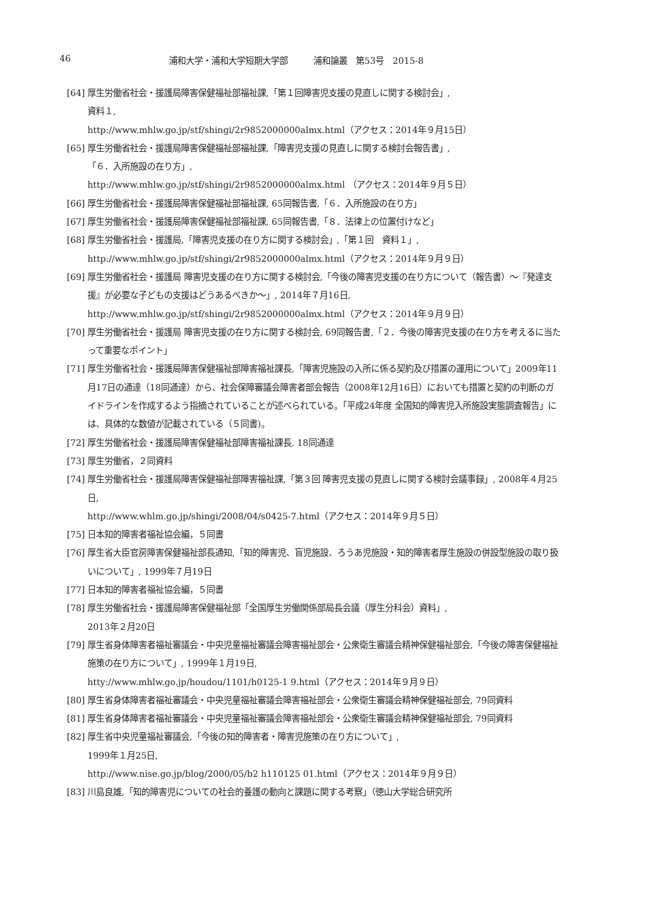46 浦和大学・浦和大学短期大学部　　　浦和論叢　第53号　2015-8
[64] 厚生労働省社会・援護局障害保健福祉部福祉課,「第１回障害児支援の見直しに関する検討会」,
資料１,
http://www.mhlw.go.jp/stf/shingi/2r9852000000almx.html（アクセス：2014年９月15日）
[65] 厚生労働省社会・援護局障害保健福祉部福祉課,「障害児支援の見直しに関する検討会報告書」,
「６．入所施設の在り方」,
http://www.mhlw.go.jp/stf/shingi/2r9852000000almx.html （アクセス：2014年９月５日）
[66] 厚生労働省社会・援護局障害保健福祉部福祉課, 65同報告書,「６．入所施設の在り方」
[67] 厚生労働省社会・援護局障害保健福祉部福祉課, 65同報告書,「８．法律上の位置付けなど」
[68] 厚生労働省社会・援護局,「障害児支援の在り方に関する検討会」,「第１回　資料１」,
http://www.mhlw.go.jp/stf/shingi/2r9852000000almx.html（アクセス：2014年９月９日）
[69] 厚生労働省社会・援護局 障害児支援の在り方に関する検討会,「今後の障害児支援の在り方について（報告書）～『発達支援』が必要な子どもの支援はどうあるべきか～」, 2014年７月16日,
http://www.mhlw.go.jp/stf/shingi/2r9852000000almx.html（アクセス：2014年９月９日）
[70] 厚生労働省社会・援護局 障害児支援の在り方に関する検討会, 69同報告書,「２．今後の障害児支援の在り方を考えるに当たって重要なポイント」
[71] 厚生労働省社会・援護局障害保健福祉部障害福祉課長,「障害児施設の入所に係る契約及び措置の運用について」2009年11月17日の通達（18同通達）から、社会保障審議会障害者部会報告（2008年12月16日）においても措置と契約の判断のガイドラインを作成するよう指摘されていることが述べられている。「平成24年度 全国知的障害児入所施設実態調査報告」には、具体的な数値が記載されている（５同書)。
[72] 厚生労働省社会・援護局障害保健福祉部障害福祉課長, 18同通達
[73] 厚生労働省，２同資料
[74] 厚生労働省社会・援護局障害保健福祉部障害福祉課,「第３回 障害児支援の見直しに関する検討会議事録」, 2008年４月25日,
http://www.whlm.go.jp/shingi/2008/04/s0425-7.html（アクセス：2014年９月５日）
[75] 日本知的障害者福祉協会編，５同書
[76] 厚生省大臣官房障害保健福祉部長通知,「知的障害児、盲児施設、ろうあ児施設・知的障害者厚生施設の併設型施設の取り扱いについて」, 1999年７月19日
[77] 日本知的障害者福祉協会編，５同書
[78] 厚生労働省社会・援護局障害保健福祉部「全国厚生労働関係部局長会議（厚生分科会）資料」,
2013年２月20日
[79] 厚生省身体障害者福祉審議会・中央児童福祉審議会障害福祉部会・公衆衛生審議会精神保健福祉部会,「今後の障害保健福祉施策の在り方について」, 1999年１月19日,
htty://www.mhlw.go.jp/houdou/1101/h0125-1 9.html（アクセス：2014年９月９日）
[80] 厚生省身体障害者福祉審議会・中央児童福祉審議会障害福祉部会・公衆衛生審議会精神保健福祉部会, 79同資料
[81] 厚生省身体障害者福祉審議会・中央児童福祉審議会障害福祉部会・公衆衛生審議会精神保健福祉部会, 79同資料
[82] 厚生省中央児童福祉審議会,「今後の知的障害者・障害児施策の在り方について」,
1999年１月25日,
http://www.nise.go.jp/blog/2000/05/b2 h110125 01.html（アクセス：2014年９月９日）
[83] 川島良雄,「知的障害児についての社会的養護の動向と課題に関する考察」（徳山大学総合研究所